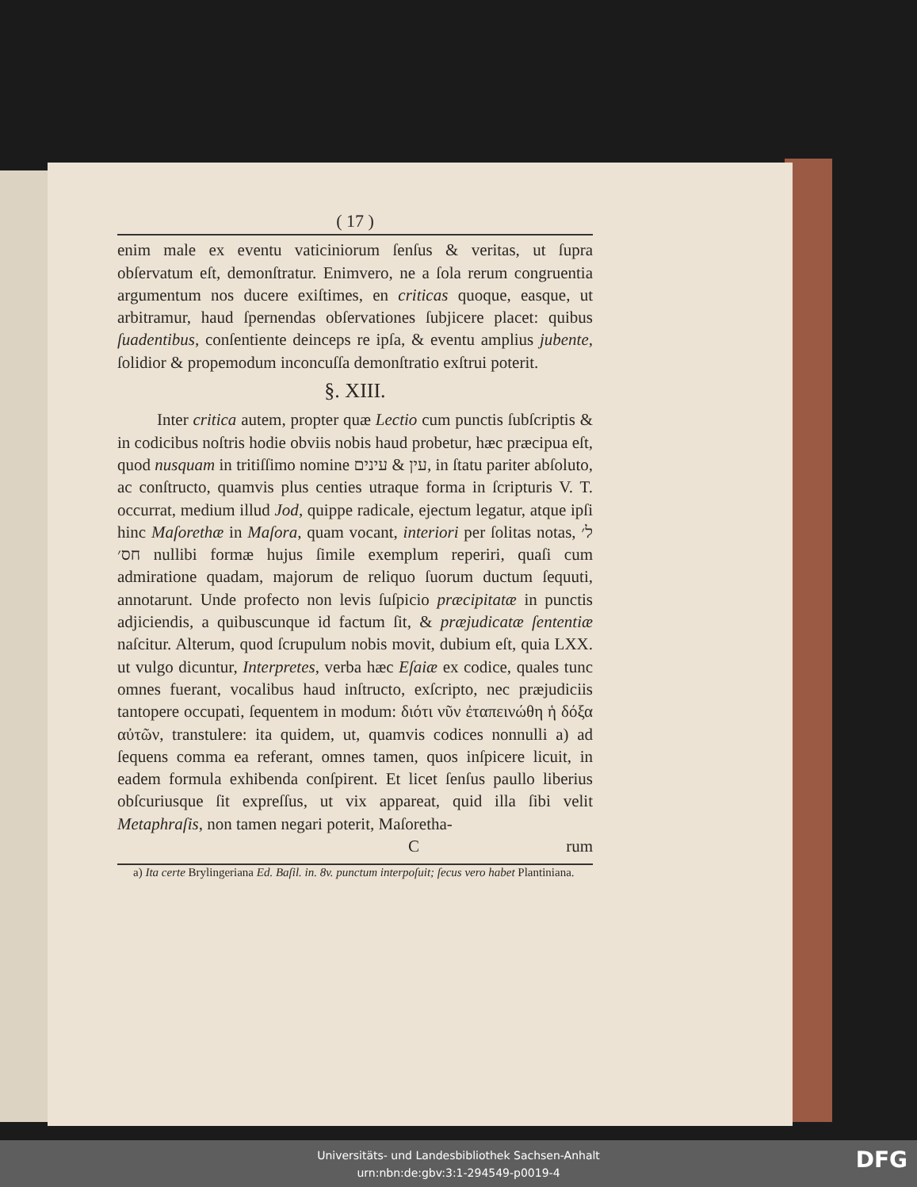( 17 )
enim male ex eventu vaticiniorum ſenſus & veritas, ut ſupra obſervatum eſt, demonſtratur. Enimvero, ne a ſola rerum congruentia argumentum nos ducere exiſtimes, en criticas quoque, easque, ut arbitramur, haud ſpernendas obſervationes ſubjicere placet: quibus ſuadentibus, conſentiente deinceps re ipſa, & eventu amplius jubente, ſolidior & propemodum inconcuſſa demonſtratio exſtrui poterit.
§. XIII.
Inter critica autem, propter quæ Lectio cum punctis ſubſcriptis & in codicibus noſtris hodie obviis nobis haud probetur, hæc præcipua eſt, quod nusquam in tritiſſimo nomine עין & עינים, in ſtatu pariter abſoluto, ac conſtructo, quamvis plus centies utraque forma in ſcripturis V. T. occurrat, medium illud Jod, quippe radicale, ejectum legatur, atque ipſi hinc Maſorethæ in Maſora, quam vocant, interiori per ſolitas notas, ל׳ חס׳ nullibi formæ hujus ſimile exemplum reperiri, quaſi cum admiratione quadam, majorum de reliquo ſuorum ductum ſequuti, annotarunt. Unde profecto non levis ſuſpicio præcipitatæ in punctis adjiciendis, a quibuscunque id factum ſit, & præjudicatæ ſententiæ naſcitur. Alterum, quod ſcrupulum nobis movit, dubium eſt, quia LXX. ut vulgo dicuntur, Interpretes, verba hæc Eſaiæ ex codice, quales tunc omnes fuerant, vocalibus haud inſtructo, exſcripto, nec præjudiciis tantopere occupati, ſequentem in modum: διότι νῦν ἐταπεινώθη ἡ δόξα αὐτῶν, transtulere: ita quidem, ut, quamvis codices nonnulli a) ad ſequens comma ea referant, omnes tamen, quos inſpicere licuit, in eadem formula exhibenda conſpirent. Et licet ſenſus paullo liberius obſcuriusque ſit expreſſus, ut vix appareat, quid illa ſibi velit Metaphraſis, non tamen negari poterit, Maſoretha-
C rum
a) Ita certe Brylingeriana Ed. Baſil. in. 8v. punctum interpoſuit; ſecus vero habet Plantiniana.
Universitäts- und Landesbibliothek Sachsen-Anhalt
urn:nbn:de:gbv:3:1-294549-p0019-4
DFG